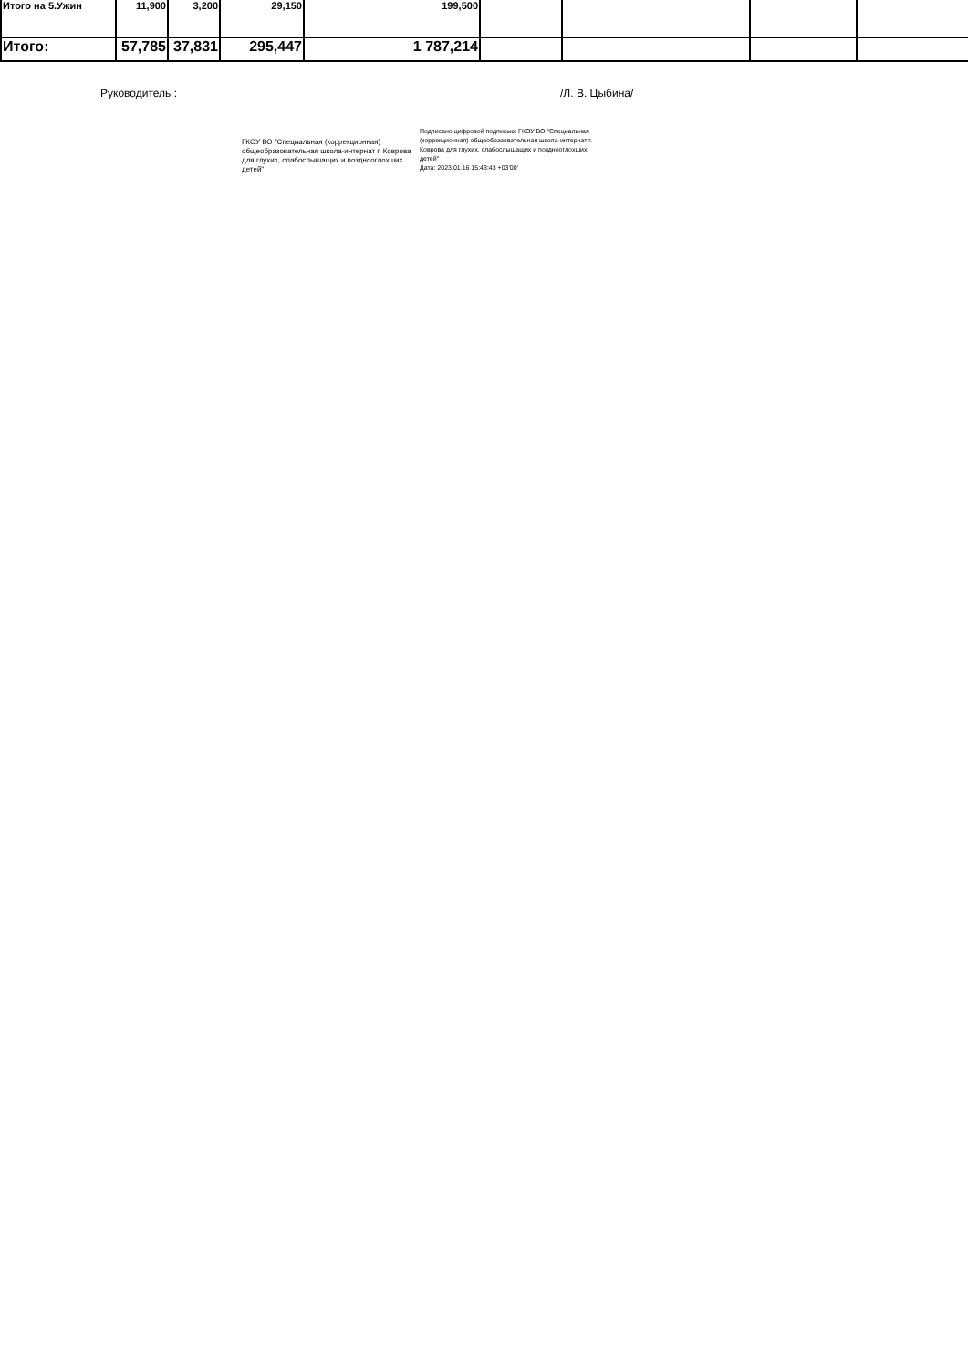| Итого на 5.Ужин | 11,900 | 3,200 | 29,150 | 199,500 | | | | |
| Итого: | 57,785 | 37,831 | 295,447 | 1 787,214 | | | | |
Руководитель : /Л. В. Цыбина/
ГКОУ ВО "Специальная (коррекционная) общеобразовательная школа-интернат г. Коврова для глухих, слабослышащих и позднооглохших детей"
Подписано цифровой подписью: ГКОУ ВО "Специальная (коррекционная) общеобразовательная школа-интернат г. Коврова для глухих, слабослышащих и позднооглохших детей"
Дата: 2023.01.16 15:43:43 +03'00'